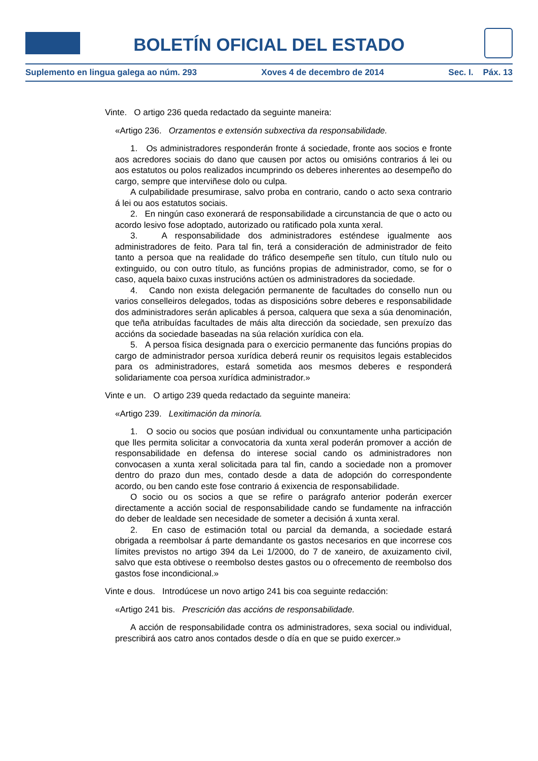BOLETÍN OFICIAL DEL ESTADO
Suplemento en lingua galega ao núm. 293 Xoves 4 de decembro de 2014 Sec. I. Páx. 13
Vinte. O artigo 236 queda redactado da seguinte maneira:
«Artigo 236. Orzamentos e extensión subxectiva da responsabilidade.
1. Os administradores responderán fronte á sociedade, fronte aos socios e fronte aos acredores sociais do dano que causen por actos ou omisións contrarios á lei ou aos estatutos ou polos realizados incumprindo os deberes inherentes ao desempeño do cargo, sempre que interviñese dolo ou culpa.
A culpabilidade presumirase, salvo proba en contrario, cando o acto sexa contrario á lei ou aos estatutos sociais.
2. En ningún caso exonerará de responsabilidade a circunstancia de que o acto ou acordo lesivo fose adoptado, autorizado ou ratificado pola xunta xeral.
3. A responsabilidade dos administradores esténdese igualmente aos administradores de feito. Para tal fin, terá a consideración de administrador de feito tanto a persoa que na realidade do tráfico desempeñe sen título, cun título nulo ou extinguido, ou con outro título, as funcións propias de administrador, como, se for o caso, aquela baixo cuxas instrucións actúen os administradores da sociedade.
4. Cando non exista delegación permanente de facultades do consello nun ou varios conselleiros delegados, todas as disposicións sobre deberes e responsabilidade dos administradores serán aplicables á persoa, calquera que sexa a súa denominación, que teña atribuídas facultades de máis alta dirección da sociedade, sen prexuízo das accións da sociedade baseadas na súa relación xurídica con ela.
5. A persoa física designada para o exercicio permanente das funcións propias do cargo de administrador persoa xurídica deberá reunir os requisitos legais establecidos para os administradores, estará sometida aos mesmos deberes e responderá solidariamente coa persoa xurídica administrador.»
Vinte e un. O artigo 239 queda redactado da seguinte maneira:
«Artigo 239. Lexitimación da minoría.
1. O socio ou socios que posúan individual ou conxuntamente unha participación que lles permita solicitar a convocatoria da xunta xeral poderán promover a acción de responsabilidade en defensa do interese social cando os administradores non convocasen a xunta xeral solicitada para tal fin, cando a sociedade non a promover dentro do prazo dun mes, contado desde a data de adopción do correspondente acordo, ou ben cando este fose contrario á exixencia de responsabilidade.
O socio ou os socios a que se refire o parágrafo anterior poderán exercer directamente a acción social de responsabilidade cando se fundamente na infracción do deber de lealdade sen necesidade de someter a decisión á xunta xeral.
2. En caso de estimación total ou parcial da demanda, a sociedade estará obrigada a reembolsar á parte demandante os gastos necesarios en que incorrese cos límites previstos no artigo 394 da Lei 1/2000, do 7 de xaneiro, de axuizamento civil, salvo que esta obtivese o reembolso destes gastos ou o ofrecemento de reembolso dos gastos fose incondicional.»
Vinte e dous. Introdúcese un novo artigo 241 bis coa seguinte redacción:
«Artigo 241 bis. Prescrición das accións de responsabilidade.
A acción de responsabilidade contra os administradores, sexa social ou individual, prescribirá aos catro anos contados desde o día en que se puido exercer.»